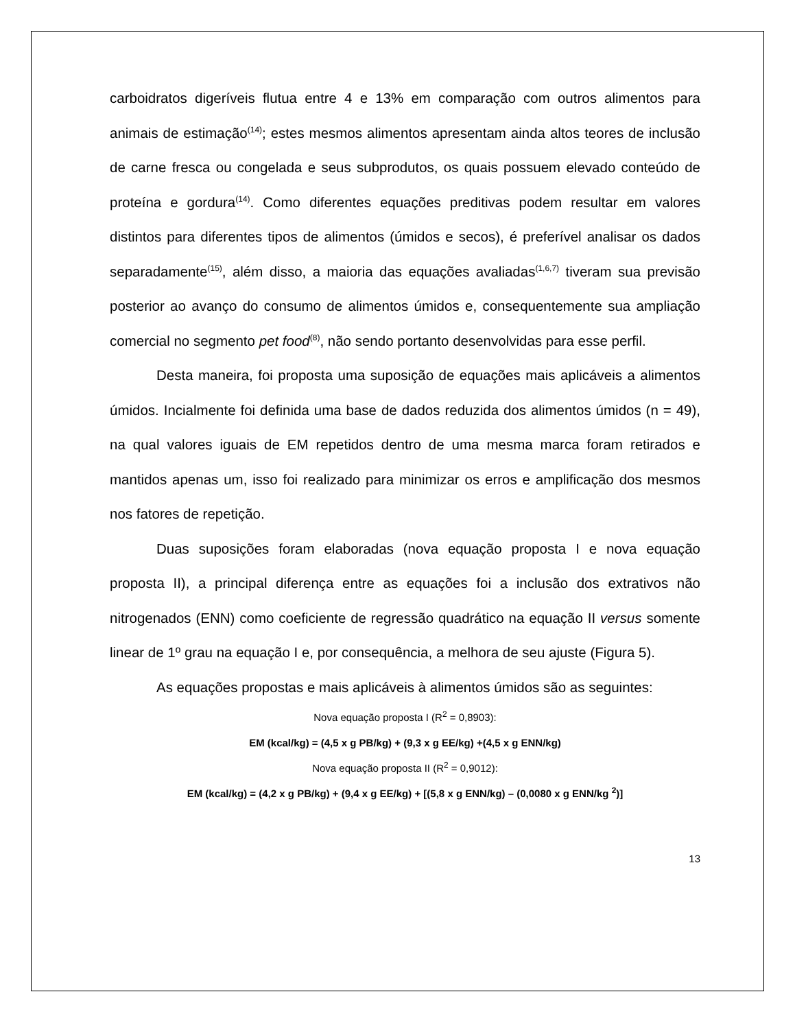carboidratos digeríveis flutua entre 4 e 13% em comparação com outros alimentos para animais de estimação<sup>(14)</sup>; estes mesmos alimentos apresentam ainda altos teores de inclusão de carne fresca ou congelada e seus subprodutos, os quais possuem elevado conteúdo de proteína e gordura<sup>(14)</sup>. Como diferentes equações preditivas podem resultar em valores distintos para diferentes tipos de alimentos (úmidos e secos), é preferível analisar os dados separadamente<sup>(15)</sup>, além disso, a maioria das equações avaliadas<sup>(1,6,7)</sup> tiveram sua previsão posterior ao avanço do consumo de alimentos úmidos e, consequentemente sua ampliação comercial no segmento pet food<sup>(8)</sup>, não sendo portanto desenvolvidas para esse perfil.
Desta maneira, foi proposta uma suposição de equações mais aplicáveis a alimentos úmidos. Incialmente foi definida uma base de dados reduzida dos alimentos úmidos (n = 49), na qual valores iguais de EM repetidos dentro de uma mesma marca foram retirados e mantidos apenas um, isso foi realizado para minimizar os erros e amplificação dos mesmos nos fatores de repetição.
Duas suposições foram elaboradas (nova equação proposta I e nova equação proposta II), a principal diferença entre as equações foi a inclusão dos extrativos não nitrogenados (ENN) como coeficiente de regressão quadrático na equação II versus somente linear de 1º grau na equação I e, por consequência, a melhora de seu ajuste (Figura 5).
As equações propostas e mais aplicáveis à alimentos úmidos são as seguintes:
Nova equação proposta I (R<sup>2</sup> = 0,8903):
EM (kcal/kg) = (4,5 x g PB/kg) + (9,3 x g EE/kg) +(4,5 x g ENN/kg)
Nova equação proposta II (R<sup>2</sup> = 0,9012):
EM (kcal/kg) = (4,2 x g PB/kg) + (9,4 x g EE/kg) + [(5,8 x g ENN/kg) – (0,0080 x g ENN/kg <sup>2</sup>)]
13